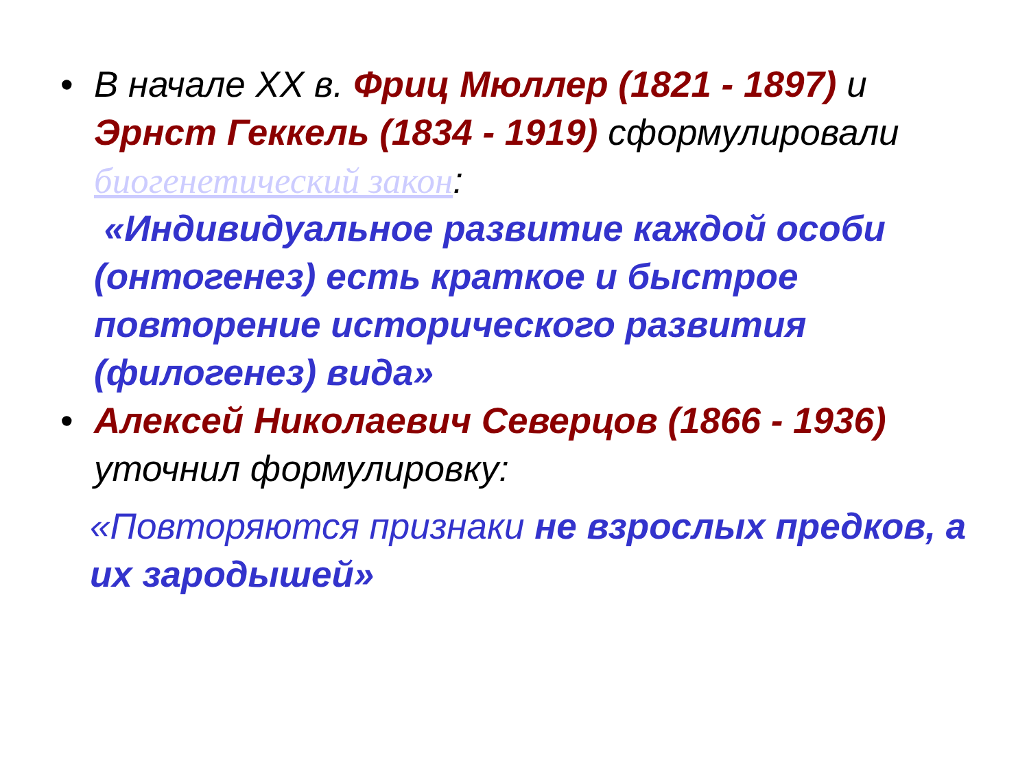• В начале XX в. Фриц Мюллер (1821 - 1897) и Эрнст Геккель (1834 - 1919) сформулировали биогенетический закон:
«Индивидуальное развитие каждой особи (онтогенез) есть краткое и быстрое повторение исторического развития (филогенез) вида»
• Алексей Николаевич Северцов (1866 - 1936) уточнил формулировку:
«Повторяются признаки не взрослых предков, а их зародышей»